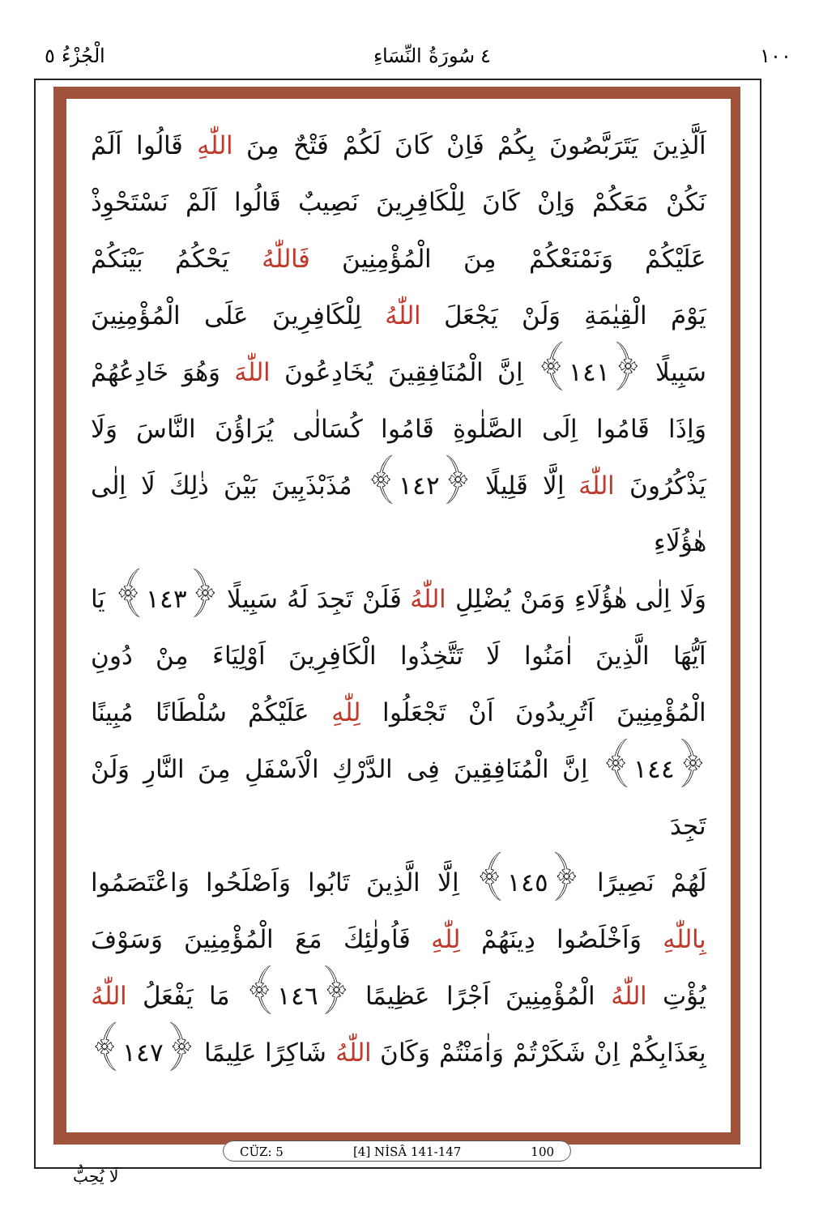١٠٠ ٤ سُورَةُ النِّسَاءِ الْجُزْءُ ٥
اَلَّذِينَ يَتَرَبَّصُونَ بِكُمْ فَاِنْ كَانَ لَكُمْ فَتْحٌ مِنَ اللّٰهِ قَالُوا اَلَمْ
نَكُنْ مَعَكُمْ وَاِنْ كَانَ لِلْكَافِرِينَ نَصِيبٌ قَالُوا اَلَمْ نَسْتَحْوِذْ
عَلَيْكُمْ وَنَمْنَعْكُمْ مِنَ الْمُؤْمِنِينَ فَاللّٰهُ يَحْكُمُ بَيْنَكُمْ
يَوْمَ الْقِيٰمَةِ وَلَنْ يَجْعَلَ اللّٰهُ لِلْكَافِرِينَ عَلَى الْمُؤْمِنِينَ
سَبِيلًا ﴿١٤١﴾ اِنَّ الْمُنَافِقِينَ يُخَادِعُونَ اللّٰهَ وَهُوَ خَادِعُهُمْ
وَاِذَا قَامُوا اِلَى الصَّلٰوةِ قَامُوا كُسَالٰى يُرَاؤُنَ النَّاسَ وَلَا
يَذْكُرُونَ اللّٰهَ اِلَّا قَلِيلًا ﴿١٤٢﴾ مُذَبْذَبِينَ بَيْنَ ذٰلِكَ لَا اِلٰى هٰؤُلَاءِ
وَلَا اِلٰى هٰؤُلَاءِ وَمَنْ يُضْلِلِ اللّٰهُ فَلَنْ تَجِدَ لَهُ سَبِيلًا ﴿١٤٣﴾ يَا
اَيُّهَا الَّذِينَ اٰمَنُوا لَا تَتَّخِذُوا الْكَافِرِينَ اَوْلِيَاءَ مِنْ دُونِ
الْمُؤْمِنِينَ اَتُرِيدُونَ اَنْ تَجْعَلُوا لِلّٰهِ عَلَيْكُمْ سُلْطَانًا مُبِينًا
﴿١٤٤﴾ اِنَّ الْمُنَافِقِينَ فِى الدَّرْكِ الْاَسْفَلِ مِنَ النَّارِ وَلَنْ تَجِدَ
لَهُمْ نَصِيرًا ﴿١٤٥﴾ اِلَّا الَّذِينَ تَابُوا وَاَصْلَحُوا وَاعْتَصَمُوا
بِاللّٰهِ وَاَخْلَصُوا دِينَهُمْ لِلّٰهِ فَاُولٰئِكَ مَعَ الْمُؤْمِنِينَ وَسَوْفَ
يُؤْتِ اللّٰهُ الْمُؤْمِنِينَ اَجْرًا عَظِيمًا ﴿١٤٦﴾ مَا يَفْعَلُ اللّٰهُ
بِعَذَابِكُمْ اِنْ شَكَرْتُمْ وَاٰمَنْتُمْ وَكَانَ اللّٰهُ شَاكِرًا عَلِيمًا ﴿١٤٧﴾
CÜZ: 5 [4] NİSÂ 141-147 100
لَا يُحِبُّ